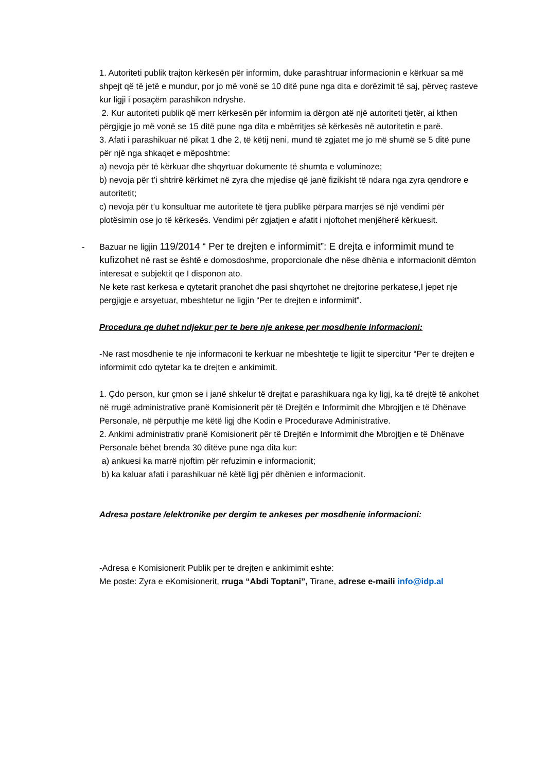1. Autoriteti publik trajton kërkesën për informim, duke parashtruar informacionin e kërkuar sa më shpejt që të jetë e mundur, por jo më vonë se 10 ditë pune nga dita e dorëzimit të saj, përveç rasteve kur ligji i posaçëm parashikon ndryshe.
2. Kur autoriteti publik që merr kërkesën për informim ia dërgon atë një autoriteti tjetër, ai kthen përgjigje jo më vonë se 15 ditë pune nga dita e mbërritjes së kërkesës në autoritetin e parë.
3. Afati i parashikuar në pikat 1 dhe 2, të këtij neni, mund të zgjatet me jo më shumë se 5 ditë pune për një nga shkaqet e mëposhtme:
a) nevoja për të kërkuar dhe shqyrtuar dokumente të shumta e voluminoze;
b) nevoja për t’i shtrirë kërkimet në zyra dhe mjedise që janë fizikisht të ndara nga zyra qendrore e autoritetit;
c) nevoja për t’u konsultuar me autoritete të tjera publike përpara marrjes së një vendimi për plotësimin ose jo të kërkesës. Vendimi për zgjatjen e afatit i njoftohet menjëherë kërkuesit.
- Bazuar ne ligjin 119/2014 “ Per te drejten e informimit”: E drejta e informimit mund te kufizohet në rast se është e domosdoshme, proporcionale dhe nëse dhënia e informacionit dëmton interesat e subjektit qe I disponon ato.
Ne kete rast kerkesa e qytetarit pranohet dhe pasi shqyrtohet ne drejtorine perkatese,I jepet nje pergjigje e arsyetuar, mbeshtetur ne ligjin “Per te drejten e informimit”.
Procedura qe duhet ndjekur per te bere nje ankese per mosdhenie informacioni:
-Ne rast mosdhenie te nje informaconi te kerkuar ne mbeshtetje te ligjit te sipercitur “Per te drejten e informimit cdo qytetar ka te drejten e ankimimit.
1. Çdo person, kur çmon se i janë shkelur të drejtat e parashikuara nga ky ligj, ka të drejtë të ankohet në rrugë administrative pranë Komisionerit për të Drejtën e Informimit dhe Mbrojtjen e të Dhënave Personale, në përputhje me këtë ligj dhe Kodin e Procedurave Administrative.
2. Ankimi administrativ pranë Komisionerit për të Drejtën e Informimit dhe Mbrojtjen e të Dhënave Personale bëhet brenda 30 ditëve pune nga dita kur:
a) ankuesi ka marrë njoftim për refuzimin e informacionit;
b) ka kaluar afati i parashikuar në këtë ligj për dhënien e informacionit.
Adresa postare /elektronike per dergim te ankeses per mosdhenie informacioni:
-Adresa e Komisionerit Publik per te drejten e ankimimit eshte:
Me poste: Zyra e eKomisionerit, rruga “Abdi Toptani”, Tirane, adrese e-maili info@idp.al